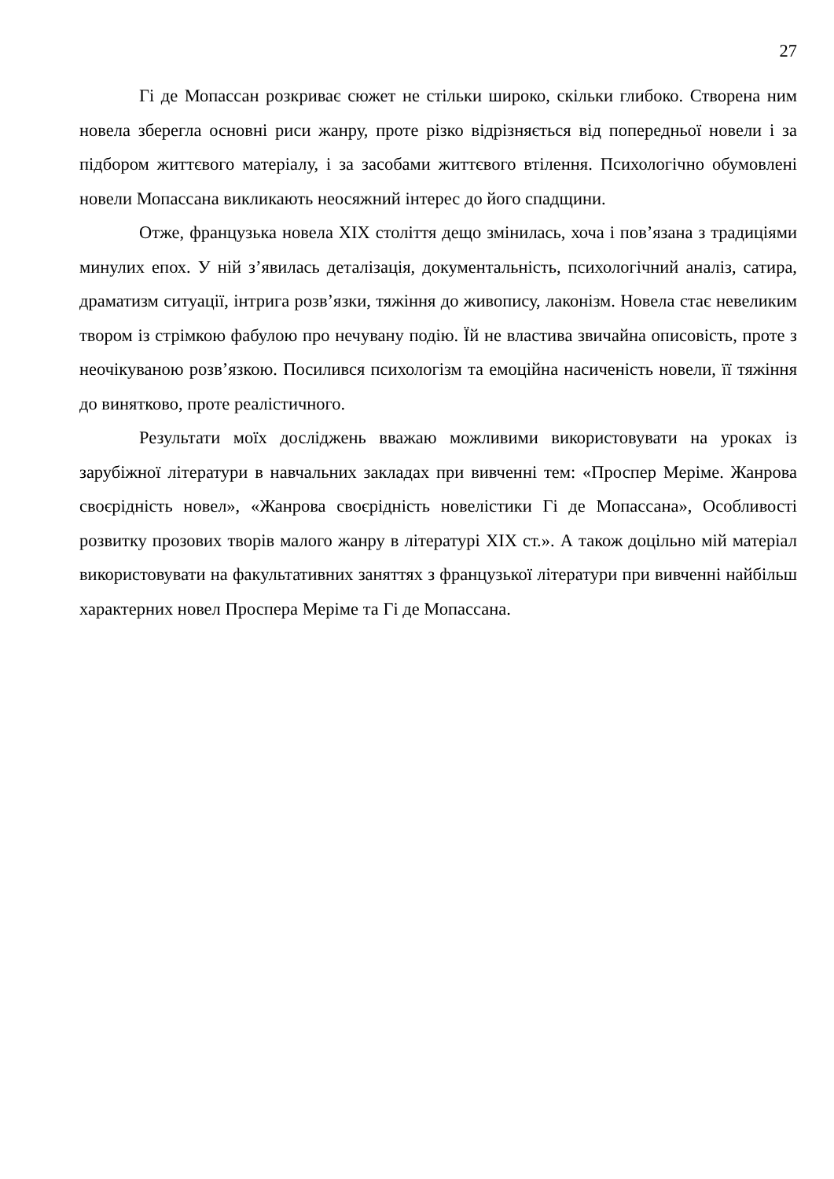27
Гі де Мопассан розкриває сюжет не стільки широко, скільки глибоко. Створена ним новела зберегла основні риси жанру, проте різко відрізняється від попередньої новели і за підбором життєвого матеріалу, і за засобами життєвого втілення. Психологічно обумовлені новели Мопассана викликають неосяжний інтерес до його спадщини.
Отже, французька новела XIX століття дещо змінилась, хоча і пов’язана з традиціями минулих епох. У ній з’явилась деталізація, документальність, психологічний аналіз, сатира, драматизм ситуації, інтрига розв’язки, тяжіння до живопису, лаконізм. Новела стає невеликим твором із стрімкою фабулою про нечувану подію. Їй не властива звичайна описовість, проте з неочікуваною розв’язкою. Посилився психологізм та емоційна насиченість новели, її тяжіння до винятково, проте реалістичного.
Результати моїх досліджень вважаю можливими використовувати на уроках із зарубіжної літератури в навчальних закладах при вивченні тем: «Проспер Меріме. Жанрова своєрідність новел», «Жанрова своєрідність новелістики Гі де Мопассана», Особливості розвитку прозових творів малого жанру в літературі XIX ст.». А також доцільно мій матеріал використовувати на факультативних заняттях з французької літератури при вивченні найбільш характерних новел Проспера Меріме та Гі де Мопассана.